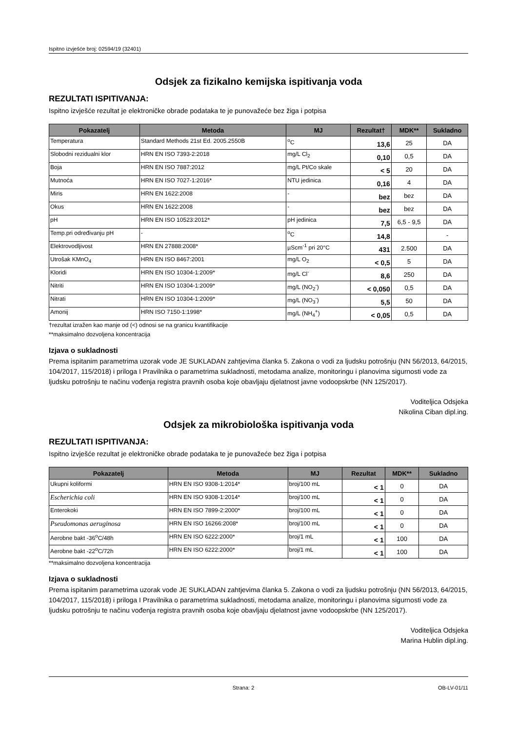Ispitno izvješće broj: 02594/19 (32401)
Odsjek za fizikalno kemijska ispitivanja voda
REZULTATI ISPITIVANJA:
Ispitno izvješće rezultat je elektroničke obrade podataka te je punovažeće bez žiga i potpisa
| Pokazatelj | Metoda | MJ | Rezultat† | MDK** | Sukladno |
| --- | --- | --- | --- | --- | --- |
| Temperatura | Standard Methods 21st Ed. 2005.2550B | <sup>o</sup> C | 13,6 | 25 | DA |
| Slobodni rezidualni klor | HRN EN ISO 7393-2:2018 | mg/L Cl<sub>2</sub> | 0,10 | 0,5 | DA |
| Boja | HRN EN ISO 7887:2012 | mg/L Pt/Co skale | < 5 | 20 | DA |
| Mutnoća | HRN EN ISO 7027-1:2016* | NTU jedinica | 0,16 | 4 | DA |
| Miris | HRN EN 1622:2008 | - | bez | bez | DA |
| Okus | HRN EN 1622:2008 | - | bez | bez | DA |
| pH | HRN EN ISO 10523:2012* | pH jedinica | 7,5 | 6,5 - 9,5 | DA |
| Temp.pri određivanju pH | - | <sup>o</sup> C | 14,8 | | - |
| Elektrovodljivost | HRN EN 27888:2008* | µScm<sup>-1</sup> pri 20°C | 431 | 2.500 | DA |
| Utrošak KMnO<sub>4</sub> | HRN EN ISO 8467:2001 | mg/L O<sub>2</sub> | < 0,5 | 5 | DA |
| Kloridi | HRN EN ISO 10304-1:2009* | mg/L Cl<sup>-</sup> | 8,6 | 250 | DA |
| Nitriti | HRN EN ISO 10304-1:2009* | mg/L (NO<sub>2</sub><sup>-</sup>) | < 0,050 | 0,5 | DA |
| Nitrati | HRN EN ISO 10304-1:2009* | mg/L (NO<sub>3</sub><sup>-</sup>) | 5,5 | 50 | DA |
| Amonij | HRN ISO 7150-1:1998* | mg/L (NH<sub>4</sub><sup>+</sup>) | < 0,05 | 0,5 | DA |
†rezultat izražen kao manje od (<) odnosi se na granicu kvantifikacije
**maksimalno dozvoljena koncentracija
Izjava o sukladnosti
Prema ispitanim parametrima uzorak vode JE SUKLADAN zahtjevima članka 5. Zakona o vodi za ljudsku potrošnju (NN 56/2013, 64/2015, 104/2017, 115/2018) i priloga I Pravilnika o parametrima sukladnosti, metodama analize, monitoringu i planovima sigurnosti vode za ljudsku potrošnju te načinu vođenja registra pravnih osoba koje obavljaju djelatnost javne vodoopskrbe (NN 125/2017).
Voditeljica Odsjeka
Nikolina Ciban dipl.ing.
Odsjek za mikrobiološka ispitivanja voda
REZULTATI ISPITIVANJA:
Ispitno izvješće rezultat je elektroničke obrade podataka te je punovažeće bez žiga i potpisa
| Pokazatelj | Metoda | MJ | Rezultat | MDK** | Sukladno |
| --- | --- | --- | --- | --- | --- |
| Ukupni koliformi | HRN EN ISO 9308-1:2014* | broj/100 mL | < 1 | 0 | DA |
| Escherichia coli | HRN EN ISO 9308-1:2014* | broj/100 mL | < 1 | 0 | DA |
| Enterokoki | HRN EN ISO 7899-2:2000* | broj/100 mL | < 1 | 0 | DA |
| Pseudomonas aeruginosa | HRN EN ISO 16266:2008* | broj/100 mL | < 1 | 0 | DA |
| Aerobne bakt -36<sup>o</sup>C/48h | HRN EN ISO 6222:2000* | broj/1 mL | < 1 | 100 | DA |
| Aerobne bakt -22<sup>o</sup>C/72h | HRN EN ISO 6222:2000* | broj/1 mL | < 1 | 100 | DA |
**maksimalno dozvoljena koncentracija
Izjava o sukladnosti
Prema ispitanim parametrima uzorak vode JE SUKLADAN zahtjevima članka 5. Zakona o vodi za ljudsku potrošnju (NN 56/2013, 64/2015, 104/2017, 115/2018) i priloga I Pravilnika o parametrima sukladnosti, metodama analize, monitoringu i planovima sigurnosti vode za ljudsku potrošnju te načinu vođenja registra pravnih osoba koje obavljaju djelatnost javne vodoopskrbe (NN 125/2017).
Voditeljica Odsjeka
Marina Hublin dipl.ing.
Strana: 2 OB-LV-01/11